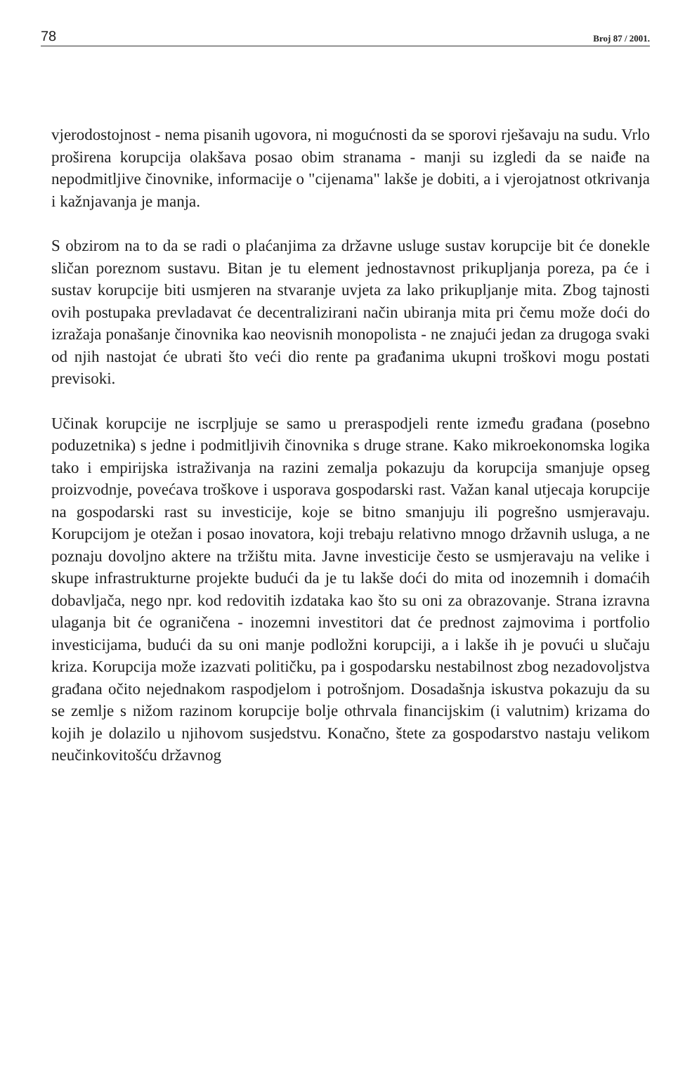78 Broj 87 / 2001.
vjerodostojnost - nema pisanih ugovora, ni mogućnosti da se sporovi rješavaju na sudu. Vrlo proširena korupcija olakšava posao obim stranama - manji su izgledi da se naiđe na nepodmitljive činovnike, informacije o "cijenama" lakše je dobiti, a i vjerojatnost otkrivanja i kažnjavanja je manja.
S obzirom na to da se radi o plaćanjima za državne usluge sustav korupcije bit će donekle sličan poreznom sustavu. Bitan je tu element jednostavnost prikupljanja poreza, pa će i sustav korupcije biti usmjeren na stvaranje uvjeta za lako prikupljanje mita. Zbog tajnosti ovih postupaka prevladavat će decentralizirani način ubiranja mita pri čemu može doći do izražaja ponašanje činovnika kao neovisnih monopolista - ne znajući jedan za drugoga svaki od njih nastojat će ubrati što veći dio rente pa građanima ukupni troškovi mogu postati previsoki.
Učinak korupcije ne iscrpljuje se samo u preraspodjeli rente između građana (posebno poduzetnika) s jedne i podmitljivih činovnika s druge strane. Kako mikroekonomska logika tako i empirijska istraživanja na razini zemalja pokazuju da korupcija smanjuje opseg proizvodnje, povećava troškove i usporava gospodarski rast. Važan kanal utjecaja korupcije na gospodarski rast su investicije, koje se bitno smanjuju ili pogrešno usmjeravaju. Korupcijom je otežan i posao inovatora, koji trebaju relativno mnogo državnih usluga, a ne poznaju dovoljno aktere na tržištu mita. Javne investicije često se usmjeravaju na velike i skupe infrastrukturne projekte budući da je tu lakše doći do mita od inozemnih i domaćih dobavljača, nego npr. kod redovitih izdataka kao što su oni za obrazovanje. Strana izravna ulaganja bit će ograničena - inozemni investitori dat će prednost zajmovima i portfolio investicijama, budući da su oni manje podložni korupciji, a i lakše ih je povući u slučaju kriza. Korupcija može izazvati političku, pa i gospodarsku nestabilnost zbog nezadovoljstva građana očito nejednakom raspodjelom i potrošnjom. Dosadašnja iskustva pokazuju da su se zemlje s nižom razinom korupcije bolje othrvala financijskim (i valutnim) krizama do kojih je dolazilo u njihovom susjedstvu. Konačno, štete za gospodarstvo nastaju velikom neučinkovitošću državnog